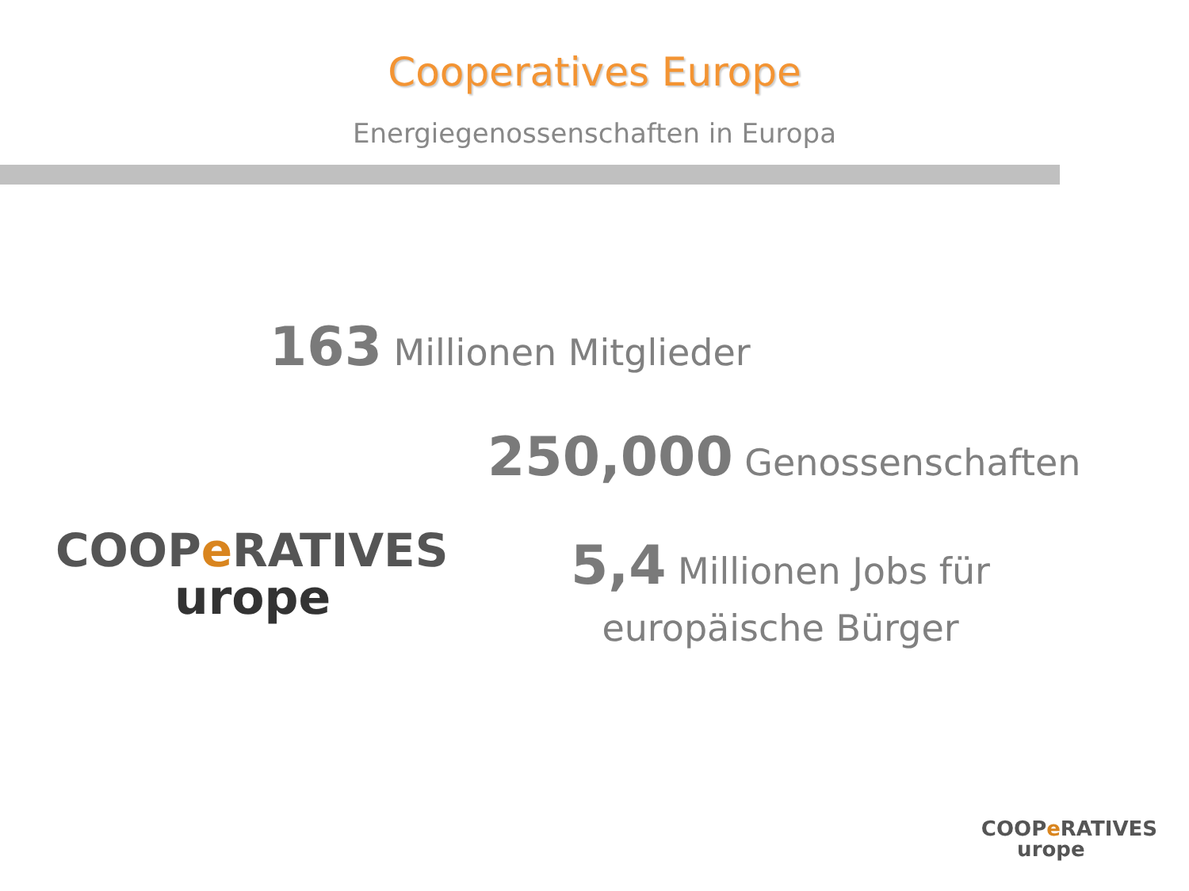Cooperatives Europe
Energiegenossenschaften in Europa
163 Millionen Mitglieder
250,000 Genossenschaften
COOPe RATIVES
urope
5,4 Millionen Jobs für
europäische Bürger
COOPe RATIVES
urope